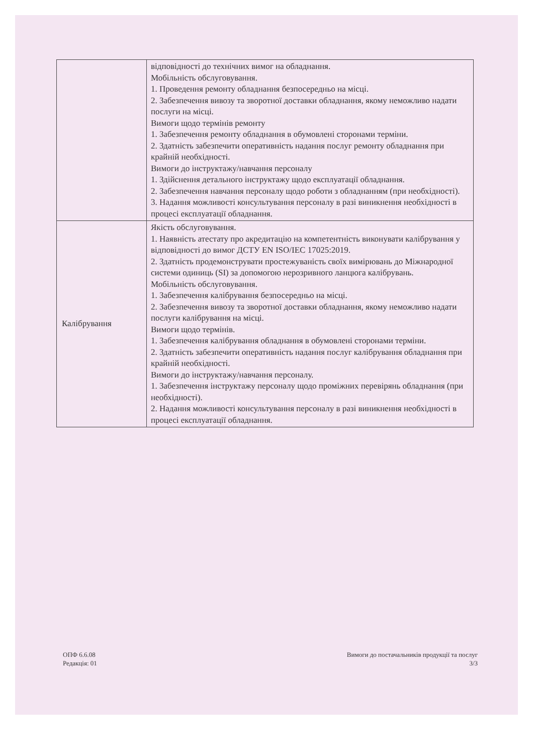| | відповідності до технічних вимог на обладнання. Мобільність обслуговування. 1. Проведення ремонту обладнання безпосередньо на місці. 2. Забезпечення вивозу та зворотної доставки обладнання, якому неможливо надати послуги на місці. Вимоги щодо термінів ремонту 1. Забезпечення ремонту обладнання в обумовлені сторонами терміни. 2. Здатність забезпечити оперативність надання послуг ремонту обладнання при крайній необхідності. Вимоги до інструктажу/навчання персоналу 1. Здійснення детального інструктажу щодо експлуатації обладнання. 2. Забезпечення навчання персоналу щодо роботи з обладнанням (при необхідності). 3. Надання можливості консультування персоналу в разі виникнення необхідності в процесі експлуатації обладнання. |
| Калібрування | Якість обслуговування. 1. Наявність атестату про акредитацію на компетентність виконувати калібрування у відповідності до вимог ДСТУ EN ISO/IEC 17025:2019. 2. Здатність продемонструвати простежуваність своїх вимірювань до Міжнародної системи одиниць (SI) за допомогою нерозривного ланцюга калібрувань. Мобільність обслуговування. 1. Забезпечення калібрування безпосередньо на місці. 2. Забезпечення вивозу та зворотної доставки обладнання, якому неможливо надати послуги калібрування на місці. Вимоги щодо термінів. 1. Забезпечення калібрування обладнання в обумовлені сторонами терміни. 2. Здатність забезпечити оперативність надання послуг калібрування обладнання при крайній необхідності. Вимоги до інструктажу/навчання персоналу. 1. Забезпечення інструктажу персоналу щодо проміжних перевірянь обладнання (при необхідності). 2. Надання можливості консультування персоналу в разі виникнення необхідності в процесі експлуатації обладнання. |
ОПФ 6.6.08
Редакція: 01
Вимоги до постачальників продукції та послуг
3/3